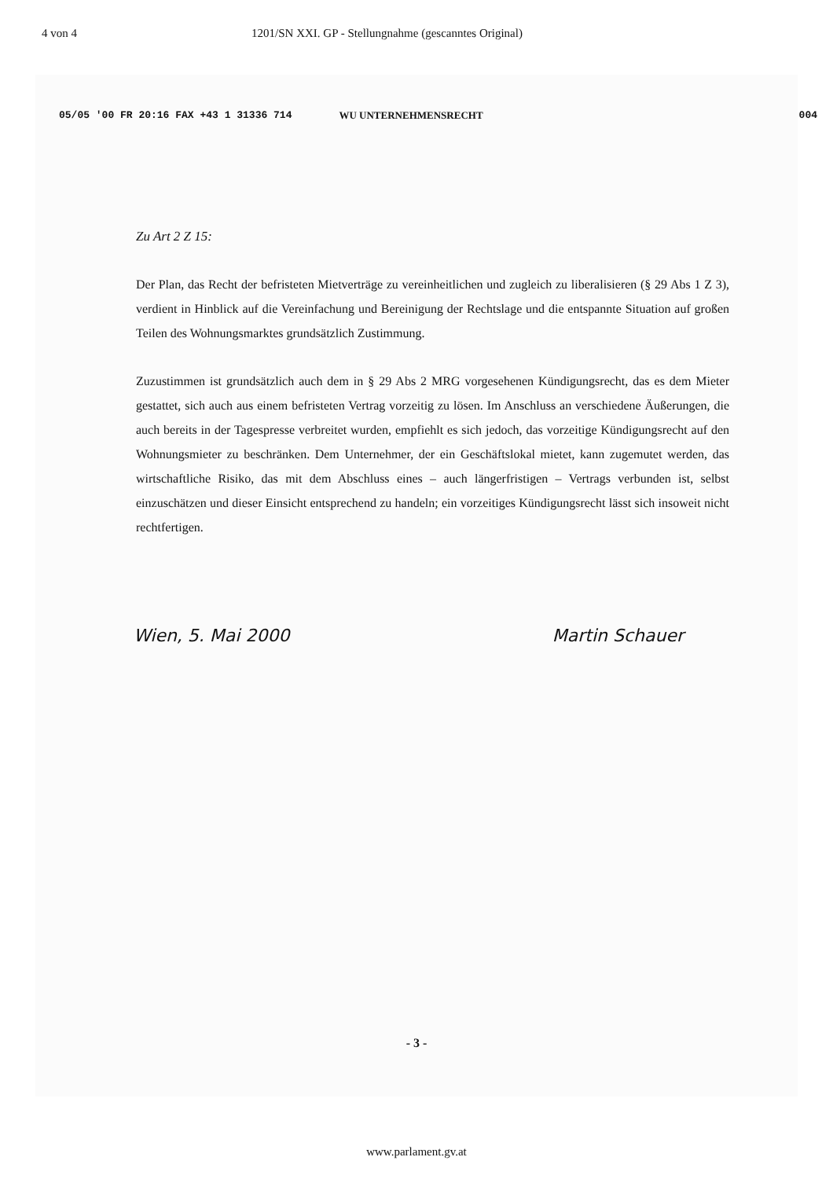4 von 4 1201/SN XXI. GP - Stellungnahme (gescanntes Original)
05/05 '00 FR 20:16 FAX +43 1 31336 714 WU UNTERNEHMENSRECHT 004
Zu Art 2 Z 15:
Der Plan, das Recht der befristeten Mietverträge zu vereinheitlichen und zugleich zu liberalisieren (§ 29 Abs 1 Z 3), verdient in Hinblick auf die Vereinfachung und Bereinigung der Rechtslage und die entspannte Situation auf großen Teilen des Wohnungsmarktes grundsätzlich Zustimmung.
Zuzustimmen ist grundsätzlich auch dem in § 29 Abs 2 MRG vorgesehenen Kündigungsrecht, das es dem Mieter gestattet, sich auch aus einem befristeten Vertrag vorzeitig zu lösen. Im Anschluss an verschiedene Äußerungen, die auch bereits in der Tagespresse verbreitet wurden, empfiehlt es sich jedoch, das vorzeitige Kündigungsrecht auf den Wohnungsmieter zu beschränken. Dem Unternehmer, der ein Geschäftslokal mietet, kann zugemutet werden, das wirtschaftliche Risiko, das mit dem Abschluss eines – auch längerfristigen – Vertrags verbunden ist, selbst einzuschätzen und dieser Einsicht entsprechend zu handeln; ein vorzeitiges Kündigungsrecht lässt sich insoweit nicht rechtfertigen.
Wien, 5. Mai 2000 Martin Schauer
- 3 -
www.parlament.gv.at